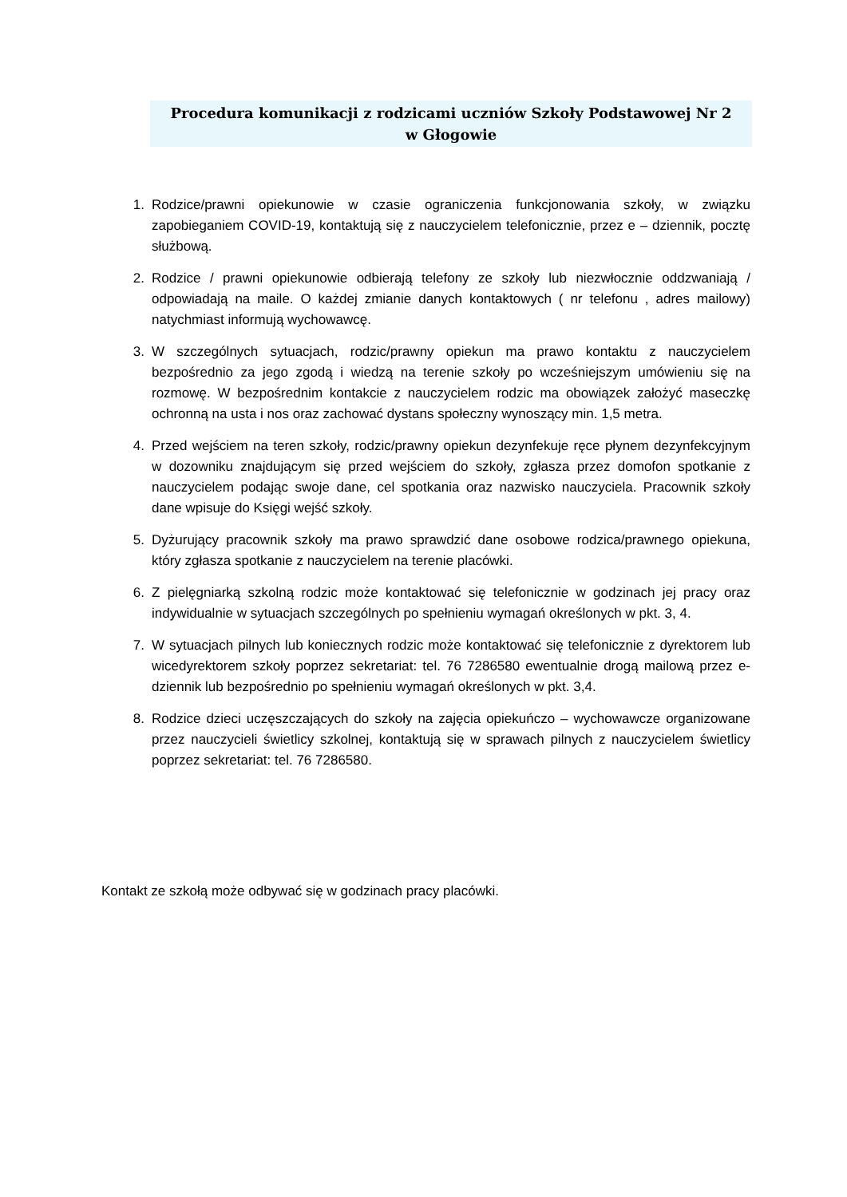Procedura komunikacji z rodzicami uczniów Szkoły Podstawowej Nr 2
w Głogowie
1. Rodzice/prawni opiekunowie w czasie ograniczenia funkcjonowania szkoły, w związku zapobieganiem COVID-19, kontaktują się z nauczycielem telefonicznie, przez e – dziennik, pocztę służbową.
2. Rodzice / prawni opiekunowie odbierają telefony ze szkoły lub niezwłocznie oddzwaniają / odpowiadają na maile. O każdej zmianie danych kontaktowych ( nr telefonu , adres mailowy) natychmiast informują wychowawcę.
3. W szczególnych sytuacjach, rodzic/prawny opiekun ma prawo kontaktu z nauczycielem bezpośrednio za jego zgodą i wiedzą na terenie szkoły po wcześniejszym umówieniu się na rozmowę. W bezpośrednim kontakcie z nauczycielem rodzic ma obowiązek założyć maseczkę ochronną na usta i nos oraz zachować dystans społeczny wynoszący min. 1,5 metra.
4. Przed wejściem na teren szkoły, rodzic/prawny opiekun dezynfekuje ręce płynem dezynfekcyjnym w dozowniku znajdującym się przed wejściem do szkoły, zgłasza przez domofon spotkanie z nauczycielem podając swoje dane, cel spotkania oraz nazwisko nauczyciela. Pracownik szkoły dane wpisuje do Księgi wejść szkoły.
5. Dyżurujący pracownik szkoły ma prawo sprawdzić dane osobowe rodzica/prawnego opiekuna, który zgłasza spotkanie z nauczycielem na terenie placówki.
6. Z pielęgniarką szkolną rodzic może kontaktować się telefonicznie w godzinach jej pracy oraz indywidualnie w sytuacjach szczególnych po spełnieniu wymagań określonych w pkt. 3, 4.
7. W sytuacjach pilnych lub koniecznych rodzic może kontaktować się telefonicznie z dyrektorem lub wicedyrektorem szkoły poprzez sekretariat: tel. 76 7286580 ewentualnie drogą mailową przez e-dziennik lub bezpośrednio po spełnieniu wymagań określonych w pkt. 3,4.
8. Rodzice dzieci uczęszczających do szkoły na zajęcia opiekuńczo – wychowawcze organizowane przez nauczycieli świetlicy szkolnej, kontaktują się w sprawach pilnych z nauczycielem świetlicy poprzez sekretariat: tel. 76 7286580.
Kontakt ze szkołą może odbywać się w godzinach pracy placówki.